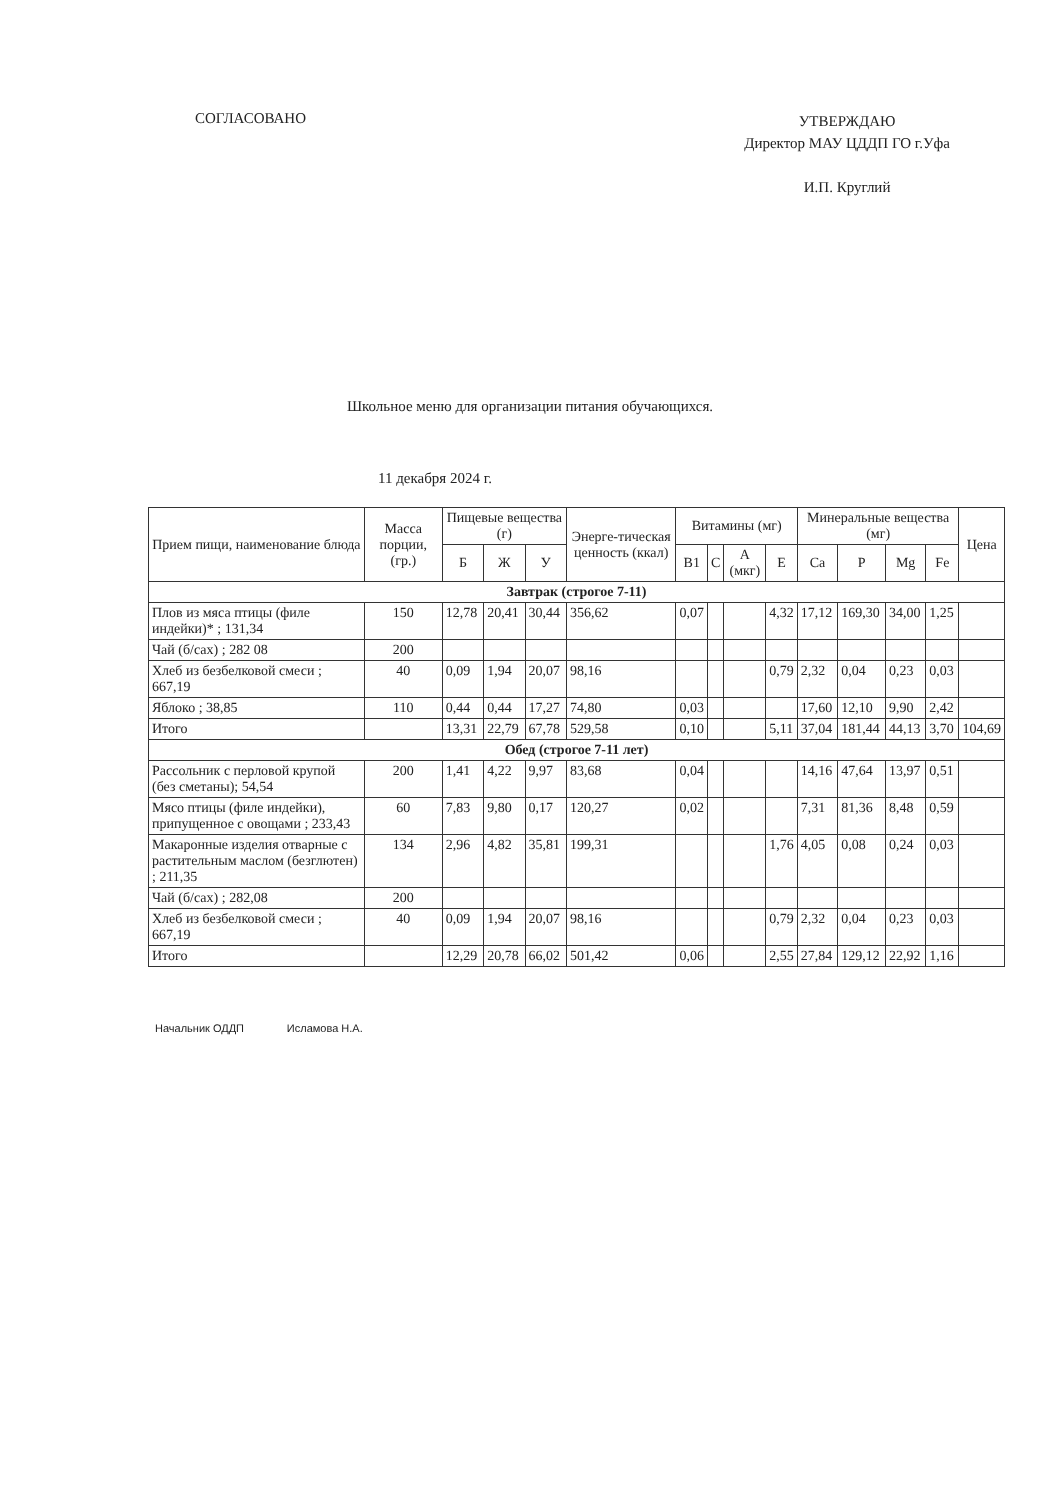СОГЛАСОВАНО
УТВЕРЖДАЮ
Директор МАУ ЦДДП ГО г.Уфа
И.П. Круглий
Школьное меню для организации питания обучающихся.
11 декабря 2024 г.
| Прием пищи, наименование блюда | Масса порции, (гр.) | Пищевые вещества (г) | | | Энерге-тическая ценность (ккал) | Витамины (мг) | | | | Минеральные вещества (мг) | | | | Цена |
| --- | --- | --- | --- | --- | --- | --- | --- | --- | --- | --- | --- | --- | --- | --- |
| | | Б | Ж | У | | B1 | C | A (мкг) | E | Ca | P | Mg | Fe | |
| Завтрак (строгое 7-11) | | | | | | | | | | | | | | |
| Плов из мяса птицы (филе индейки)* ; 131,34 | 150 | 12,78 | 20,41 | 30,44 | 356,62 | 0,07 | | | 4,32 | 17,12 | 169,30 | 34,00 | 1,25 | |
| Чай (б/сах) ; 282 08 | 200 | | | | | | | | | | | | | |
| Хлеб из безбелковой смеси ; 667,19 | 40 | 0,09 | 1,94 | 20,07 | 98,16 | | | | 0,79 | 2,32 | 0,04 | 0,23 | 0,03 | |
| Яблоко ; 38,85 | 110 | 0,44 | 0,44 | 17,27 | 74,80 | 0,03 | | | | 17,60 | 12,10 | 9,90 | 2,42 | |
| Итого | | 13,31 | 22,79 | 67,78 | 529,58 | 0,10 | | | 5,11 | 37,04 | 181,44 | 44,13 | 3,70 | 104,69 |
| Обед (строгое 7-11 лет) | | | | | | | | | | | | | | |
| Рассольник с перловой крупой (без сметаны); 54,54 | 200 | 1,41 | 4,22 | 9,97 | 83,68 | 0,04 | | | | 14,16 | 47,64 | 13,97 | 0,51 | |
| Мясо птицы (филе индейки), припущенное с овощами ; 233,43 | 60 | 7,83 | 9,80 | 0,17 | 120,27 | 0,02 | | | | 7,31 | 81,36 | 8,48 | 0,59 | |
| Макаронные изделия отварные с растительным маслом (безглютен) ; 211,35 | 134 | 2,96 | 4,82 | 35,81 | 199,31 | | | | 1,76 | 4,05 | 0,08 | 0,24 | 0,03 | |
| Чай (б/сах) ; 282,08 | 200 | | | | | | | | | | | | | |
| Хлеб из безбелковой смеси ; 667,19 | 40 | 0,09 | 1,94 | 20,07 | 98,16 | | | | 0,79 | 2,32 | 0,04 | 0,23 | 0,03 | |
| Итого | | 12,29 | 20,78 | 66,02 | 501,42 | 0,06 | | | 2,55 | 27,84 | 129,12 | 22,92 | 1,16 | |
Начальник ОДДП Исламова Н.А.